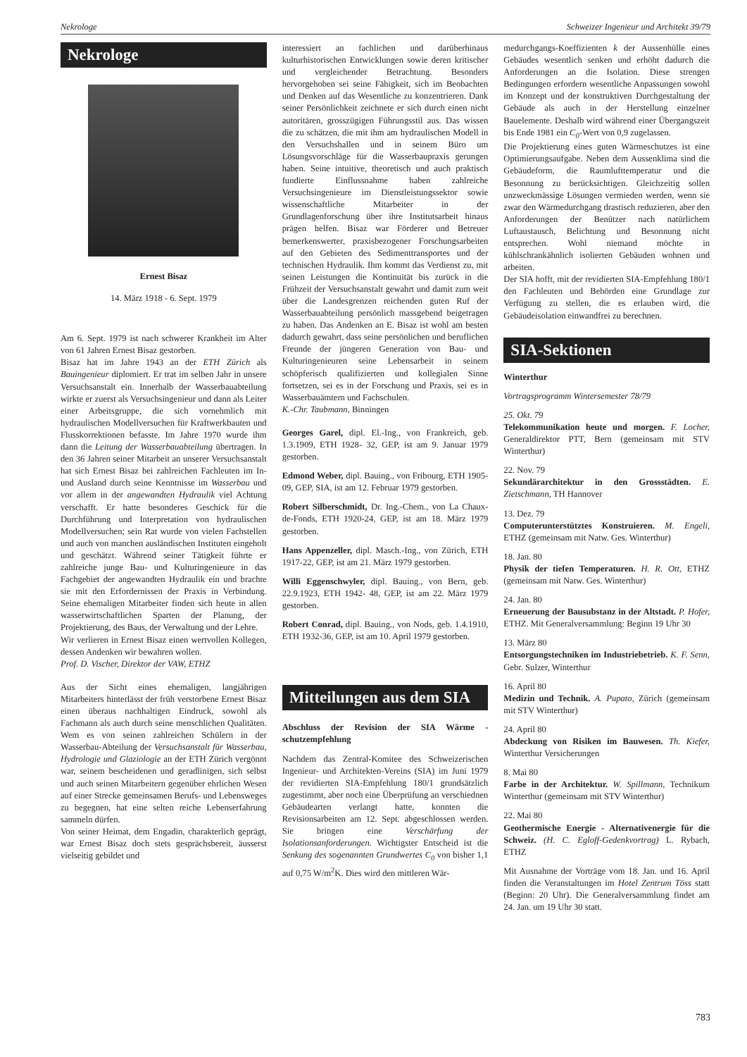Nekrologe Schweizer Ingenieur und Architekt 39/79
Nekrologe
Ernest Bisaz
14. März 1918 - 6. Sept. 1979
Am 6. Sept. 1979 ist nach schwerer Krankheit im Alter von 61 Jahren Ernest Bisaz gestorben.
Bisaz hat im Jahre 1943 an der ETH Zürich als Bauingenieur diplomiert. Er trat im selben Jahr in unsere Versuchsanstalt ein. Innerhalb der Wasserbauabteilung wirkte er zuerst als Versuchsingenieur und dann als Leiter einer Arbeitsgruppe, die sich vornehmlich mit hydraulischen Modellversuchen für Kraftwerkbauten und Flusskorrektionen befasste. Im Jahre 1970 wurde ihm dann die Leitung der Wasserbauabteilung übertragen. In den 36 Jahren seiner Mitarbeit an unserer Versuchsanstalt hat sich Ernest Bisaz bei zahlreichen Fachleuten im In- und Ausland durch seine Kenntnisse im Wasserbau und vor allem in der angewandten Hydraulik viel Achtung verschafft. Er hatte besonderes Geschick für die Durchführung und Interpretation von hydraulischen Modellversuchen; sein Rat wurde von vielen Fachstellen und auch von manchen ausländischen Instituten eingeholt und geschätzt. Während seiner Tätigkeit führte er zahlreiche junge Bau- und Kulturingenieure in das Fachgebiet der angewandten Hydraulik ein und brachte sie mit den Erfordernissen der Praxis in Verbindung. Seine ehemaligen Mitarbeiter finden sich heute in allen wasserwirtschaftlichen Sparten der Planung, der Projektierung, des Baus, der Verwaltung und der Lehre.
Wir verlieren in Ernest Bisaz einen wertvollen Kollegen, dessen Andenken wir bewahren wollen.
Prof. D. Vischer, Direktor der VAW, ETHZ
Aus der Sicht eines ehemaligen, langjährigen Mitarbeiters hinterlässt der früh verstorbene Ernest Bisaz einen überaus nachhaltigen Eindruck, sowohl als Fachmann als auch durch seine menschlichen Qualitäten. Wem es von seinen zahlreichen Schülern in der Wasserbau-Abteilung der Versuchsanstalt für Wasserbau, Hydrologie und Glaziologie an der ETH Zürich vergönnt war, seinem bescheidenen und geradlinigen, sich selbst und auch seinen Mitarbeitern gegenüber ehrlichen Wesen auf einer Strecke gemeinsamen Berufs- und Lebensweges zu begegnen, hat eine selten reiche Lebenserfahrung sammeln dürfen.
Von seiner Heimat, dem Engadin, charakterlich geprägt, war Ernest Bisaz doch stets gesprächsbereit, äusserst vielseitig gebildet und
interessiert an fachlichen und darüberhinaus kulturhistorischen Entwicklungen sowie deren kritischer und vergleichender Betrachtung. Besonders hervorgehoben sei seine Fähigkeit, sich im Beobachten und Denken auf das Wesentliche zu konzentrieren. Dank seiner Persönlichkeit zeichnete er sich durch einen nicht autoritären, grosszügigen Führungsstil aus. Das wissen die zu schätzen, die mit ihm am hydraulischen Modell in den Versuchshallen und in seinem Büro um Lösungsvorschläge für die Wasserbaupraxis gerungen haben. Seine intuitive, theoretisch und auch praktisch fundierte Einflussnahme haben zahlreiche Versuchsingenieure im Dienstleistungssektor sowie wissenschaftliche Mitarbeiter in der Grundlagenforschung über ihre Institutsarbeit hinaus prägen helfen. Bisaz war Förderer und Betreuer bemerkenswerter, praxisbezogener Forschungsarbeiten auf den Gebieten des Sedimenttransportes und der technischen Hydraulik. Ihm kommt das Verdienst zu, mit seinen Leistungen die Kontinuität bis zurück in die Frühzeit der Versuchsanstalt gewahrt und damit zum weit über die Landesgrenzen reichenden guten Ruf der Wasserbauabteilung persönlich massgebend beigetragen zu haben. Das Andenken an E. Bisaz ist wohl am besten dadurch gewahrt, dass seine persönlichen und beruflichen Freunde der jüngeren Generation von Bau- und Kulturingenieuren seine Lebensarbeit in seinem schöpferisch qualifizierten und kollegialen Sinne fortsetzen, sei es in der Forschung und Praxis, sei es in Wasserbauämtern und Fachschulen.
K.-Chr. Taubmann, Binningen
Georges Garel, dipl. El.-Ing., von Frankreich, geb. 1.3.1909, ETH 1928- 32, GEP, ist am 9. Januar 1979 gestorben.
Edmond Weber, dipl. Bauing., von Fribourg, ETH 1905-09, GEP, SIA, ist am 12. Februar 1979 gestorben.
Robert Silberschmidt, Dr. Ing.-Chem., von La Chaux-de-Fonds, ETH 1920-24, GEP, ist am 18. März 1979 gestorben.
Hans Appenzeller, dipl. Masch.-Ing., von Zürich, ETH 1917-22, GEP, ist am 21. März 1979 gestorben.
Willi Eggenschwyler, dipl. Bauing., von Bern, geb. 22.9.1923, ETH 1942- 48, GEP, ist am 22. März 1979 gestorben.
Robert Conrad, dipl. Bauing., von Nods, geb. 1.4.1910, ETH 1932-36, GEP, ist am 10. April 1979 gestorben.
Mitteilungen aus dem SIA
Abschluss der Revision der SIA Wärme - schutzempfehlung
Nachdem das Zentral-Komitee des Schweizerischen Ingenieur- und Architekten-Vereins (SIA) im Juni 1979 der revidierten SIA-Empfehlung 180/1 grundsätzlich zugestimmt, aber noch eine Überprüfung an verschiednen Gebäudearten verlangt hatte, konnten die Revisionsarbeiten am 12. Sept. abgeschlossen werden. Sie bringen eine Verschärfung der Isolationsanforderungen. Wichtigster Entscheid ist die Senkung des sogenannten Grundwertes C<sub>0</sub> von bisher 1,1 auf 0,75 W/m<sup>2</sup>K. Dies wird den mittleren Wär-
medurchgangs-Koeffizienten k der Aussenhülle eines Gebäudes wesentlich senken und erhöht dadurch die Anforderungen an die Isolation. Diese strengen Bedingungen erfordern wesentliche Anpassungen sowohl im Konzept und der konstruktiven Durchgestaltung der Gebäude als auch in der Herstellung einzelner Bauelemente. Deshalb wird während einer Übergangszeit bis Ende 1981 ein C<sub>0</sub>-Wert von 0,9 zugelassen.
Die Projektierung eines guten Wärmeschutzes ist eine Optimierungsaufgabe. Neben dem Aussenklima sind die Gebäudeform, die Raumlufttemperatur und die Besonnung zu berücksichtigen. Gleichzeitig sollen unzweckmässige Lösungen vermieden werden, wenn sie zwar den Wärmedurchgang drastisch reduzieren, aber den Anforderungen der Benützer nach natürlichem Luftaustausch, Belichtung und Besonnung nicht entsprechen. Wohl niemand möchte in kühlschrankähnlich isolierten Gebäuden wohnen und arbeiten.
Der SIA hofft, mit der revidierten SIA-Empfehlung 180/1 den Fachleuten und Behörden eine Grundlage zur Verfügung zu stellen, die es erlauben wird, die Gebäudeisolation einwandfrei zu berechnen.
SIA-Sektionen
Winterthur
Vortragsprogramm Wintersemester 78/79
25. Okt. 79
Telekommunikation heute und morgen. F. Locher, Generaldirektor PTT, Bern (gemeinsam mit STV Winterthur)
22. Nov. 79
Sekundärarchitektur in den Grossstädten. E. Zietschmann, TH Hannover
13. Dez. 79
Computerunterstütztes Konstruieren. M. Engeli, ETHZ (gemeinsam mit Natw. Ges. Winterthur)
18. Jan. 80
Physik der tiefen Temperaturen. H. R. Ott, ETHZ (gemeinsam mit Natw. Ges. Winterthur)
24. Jan. 80
Erneuerung der Bausubstanz in der Altstadt. P. Hofer, ETHZ. Mit Generalversammlung: Beginn 19 Uhr 30
13. März 80
Entsorgungstechniken im Industriebetrieb. K. F. Senn, Gebr. Sulzer, Winterthur
16. April 80
Medizin und Technik. A. Pupato, Zürich (gemeinsam mit STV Winterthur)
24. April 80
Abdeckung von Risiken im Bauwesen. Th. Kiefer, Winterthur Versicherungen
8. Mai 80
Farbe in der Architektur. W. Spillmann, Technikum Winterthur (gemeinsam mit STV Winterthur)
22. Mai 80
Geothermische Energie - Alternativenergie für die Schweiz. (H. C. Egloff-Gedenkvortrag) L. Rybach, ETHZ
Mit Ausnahme der Vorträge vom 18. Jan. und 16. April finden die Veranstaltungen im Hotel Zentrum Töss statt (Beginn: 20 Uhr). Die Generalversammlung findet am 24. Jan. um 19 Uhr 30 statt.
783